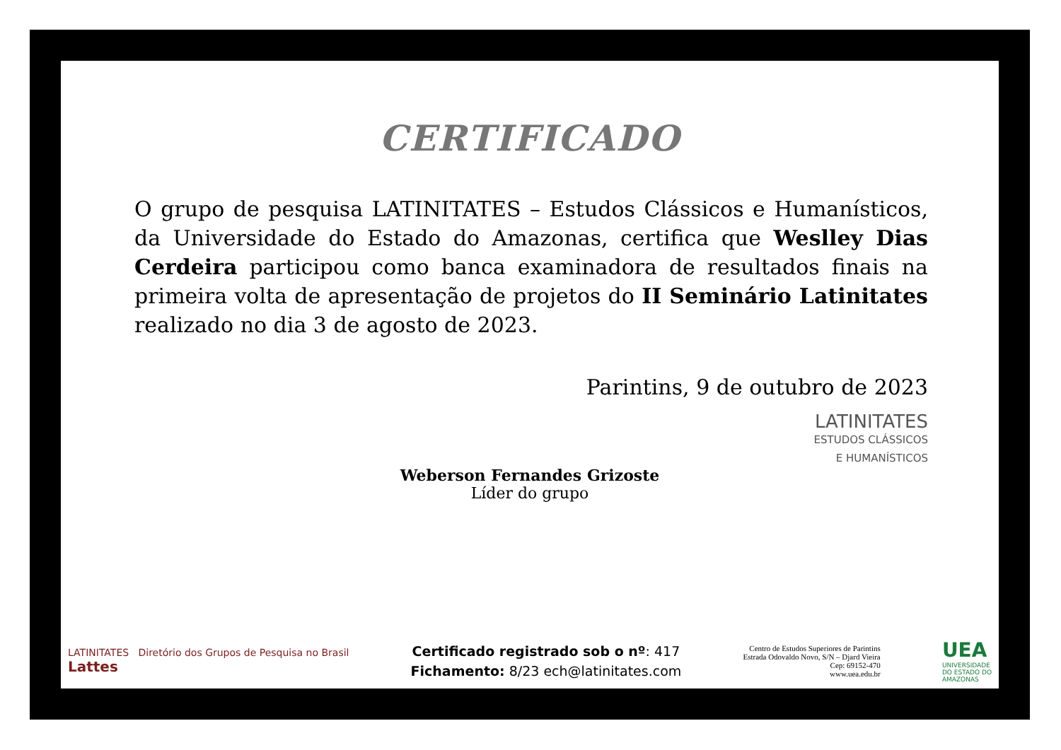CERTIFICADO
O grupo de pesquisa LATINITATES – Estudos Clássicos e Humanísticos, da Universidade do Estado do Amazonas, certifica que Weslley Dias Cerdeira participou como banca examinadora de resultados finais na primeira volta de apresentação de projetos do II Seminário Latinitates realizado no dia 3 de agosto de 2023.
Parintins, 9 de outubro de 2023
LATINITATES
ESTUDOS CLÁSSICOS
E HUMANÍSTICOS
Weberson Fernandes Grizoste
Líder do grupo
LATINITATES Diretório dos Grupos de Pesquisa no Brasil
Lattes
Certificado registrado sob o nº: 417
Fichamento: 8/23 ech@latinitates.com
Centro de Estudos Superiores de Parintins
Estrada Odovaldo Novo, S/N – Djard Vieira
Cep: 69152-470
www.uea.edu.br
UEA
UNIVERSIDADE
DO ESTADO DO
AMAZONAS